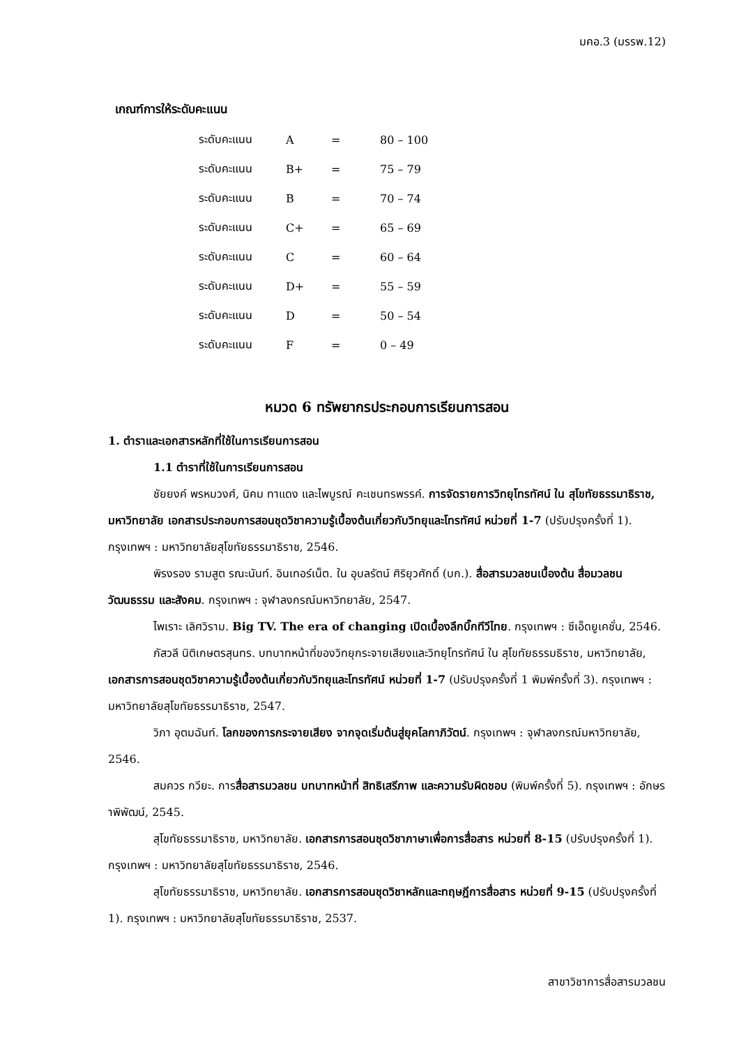มคอ.3 (มรรพ.12)
เกณฑ์การให้ระดับคะแนน
| ระดับคะแนน | A | = | 80 – 100 |
| ระดับคะแนน | B+ | = | 75 – 79 |
| ระดับคะแนน | B | = | 70 – 74 |
| ระดับคะแนน | C+ | = | 65 – 69 |
| ระดับคะแนน | C | = | 60 – 64 |
| ระดับคะแนน | D+ | = | 55 – 59 |
| ระดับคะแนน | D | = | 50 – 54 |
| ระดับคะแนน | F | = | 0 – 49 |
หมวด 6 ทรัพยากรประกอบการเรียนการสอน
1. ตำราและเอกสารหลักที่ใช้ในการเรียนการสอน
1.1 ตำราที่ใช้ในการเรียนการสอน
ชัยยงค์ พรหมวงศ์, นิคม ทาแดง และไพบูรณ์ คะเชนทรพรรค์. การจัดรายการวิทยุโทรทัศน์ ใน สุโขทัยธรรมาธิราช, มหาวิทยาลัย เอกสารประกอบการสอนชุดวิชาความรู้เบื้องต้นเกี่ยวกับวิทยุและโทรทัศน์ หน่วยที่ 1-7 (ปรับปรุงครั้งที่ 1). กรุงเทพฯ : มหาวิทยาลัยสุโขทัยธรรมาธิราช, 2546.
พิรงรอง รามสูต รณะนันท์. อินเทอร์เน็ต. ใน อุบลรัตน์ ศิริยุวศักดิ์ (บก.). สื่อสารมวลชนเบื้องต้น สื่อมวลชนวัฒนธรรม และสังคม. กรุงเทพฯ : จุฬาลงกรณ์มหาวิทยาลัย, 2547.
ไพเราะ เลิศวิราม. Big TV. The era of changing เปิดเบื้องลึกบิ๊กทีวีไทย. กรุงเทพฯ : ซีเอ็ดยูเคชั่น, 2546.
ภัสวลี นิติเกษตรสุนทร. บทบาทหน้าที่ของวิทยุกระจายเสียงและวิทยุโทรทัศน์ ใน สุโขทัยธรรมธิราช, มหาวิทยาลัย, เอกสารการสอนชุดวิชาความรู้เบื้องต้นเกี่ยวกับวิทยุและโทรทัศน์ หน่วยที่ 1-7 (ปรับปรุงครั้งที่ 1 พิมพ์ครั้งที่ 3). กรุงเทพฯ : มหาวิทยาลัยสุโขทัยธรรมาธิราช, 2547.
วิภา อุตมฉันท์. โลกของการกระจายเสียง จากจุดเริ่มต้นสู่ยุคโลกาภิวัตน์. กรุงเทพฯ : จุฬาลงกรณ์มหาวิทยาลัย, 2546.
สมควร กวียะ. การสื่อสารมวลชน บทบาทหน้าที่ สิทธิเสรีภาพ และความรับผิดชอบ (พิมพ์ครั้งที่ 5). กรุงเทพฯ : อักษราพิพัฒน์, 2545.
สุโขทัยธรรมาธิราช, มหาวิทยาลัย. เอกสารการสอนชุดวิชาภาษาเพื่อการสื่อสาร หน่วยที่ 8-15 (ปรับปรุงครั้งที่ 1). กรุงเทพฯ : มหาวิทยาลัยสุโขทัยธรรมาธิราช, 2546.
สุโขทัยธรรมาธิราช, มหาวิทยาลัย. เอกสารการสอนชุดวิชาหลักและทฤษฎีการสื่อสาร หน่วยที่ 9-15 (ปรับปรุงครั้งที่ 1). กรุงเทพฯ : มหาวิทยาลัยสุโขทัยธรรมาธิราช, 2537.
สาขาวิชาการสื่อสารมวลชน